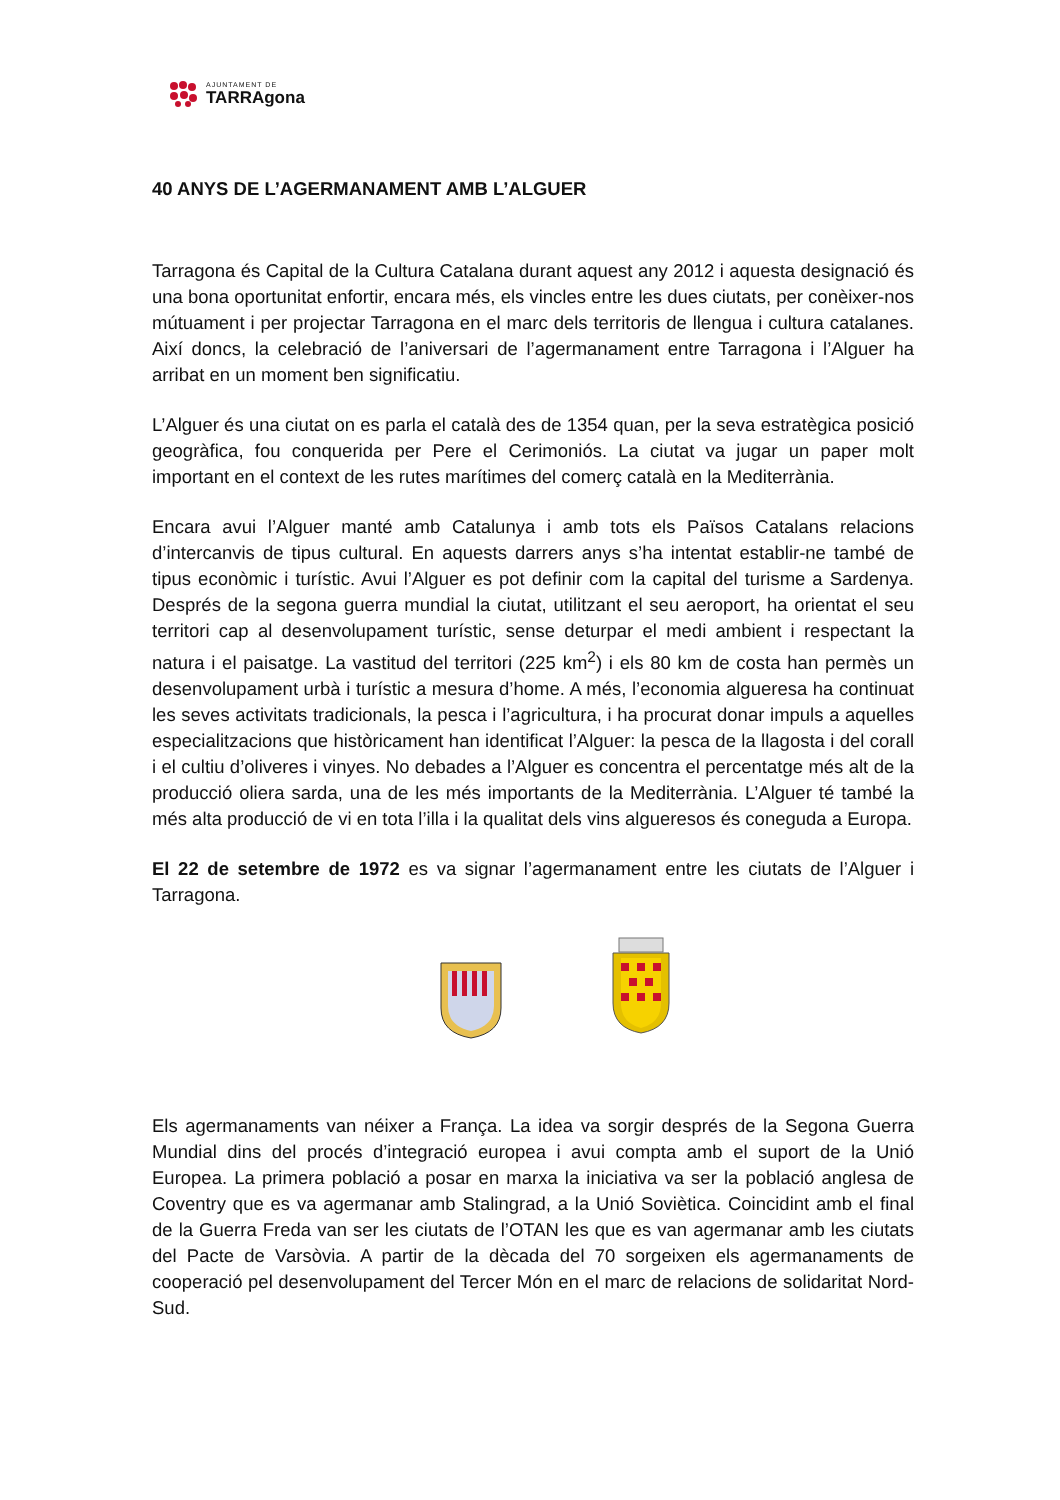AJUNTAMENT DE
TARRAgona
40 ANYS DE L’AGERMANAMENT AMB L’ALGUER
Tarragona és Capital de la Cultura Catalana durant aquest any 2012 i aquesta designació és una bona oportunitat enfortir, encara més, els vincles entre les dues ciutats, per conèixer-nos mútuament i per projectar Tarragona en el marc dels territoris de llengua i cultura catalanes. Així doncs, la celebració de l’aniversari de l’agermanament entre Tarragona i l’Alguer ha arribat en un moment ben significatiu.
L’Alguer és una ciutat on es parla el català des de 1354 quan, per la seva estratègica posició geogràfica, fou conquerida per Pere el Cerimoniós. La ciutat va jugar un paper molt important en el context de les rutes marítimes del comerç català en la Mediterrània.
Encara avui l’Alguer manté amb Catalunya i amb tots els Països Catalans relacions d’intercanvis de tipus cultural. En aquests darrers anys s’ha intentat establir-ne també de tipus econòmic i turístic. Avui l’Alguer es pot definir com la capital del turisme a Sardenya. Després de la segona guerra mundial la ciutat, utilitzant el seu aeroport, ha orientat el seu territori cap al desenvolupament turístic, sense deturpar el medi ambient i respectant la natura i el paisatge. La vastitud del territori (225 km<sup>2</sup>) i els 80 km de costa han permès un desenvolupament urbà i turístic a mesura d’home. A més, l’economia algueresa ha continuat les seves activitats tradicionals, la pesca i l’agricultura, i ha procurat donar impuls a aquelles especialitzacions que històricament han identificat l’Alguer: la pesca de la llagosta i del corall i el cultiu d’oliveres i vinyes. No debades a l’Alguer es concentra el percentatge més alt de la producció oliera sarda, una de les més importants de la Mediterrània. L’Alguer té també la més alta producció de vi en tota l’illa i la qualitat dels vins algueresos és coneguda a Europa.
El 22 de setembre de 1972 es va signar l’agermanament entre les ciutats de l’Alguer i Tarragona.
Els agermanaments van néixer a França. La idea va sorgir després de la Segona Guerra Mundial dins del procés d’integració europea i avui compta amb el suport de la Unió Europea. La primera població a posar en marxa la iniciativa va ser la població anglesa de Coventry que es va agermanar amb Stalingrad, a la Unió Soviètica. Coincidint amb el final de la Guerra Freda van ser les ciutats de l’OTAN les que es van agermanar amb les ciutats del Pacte de Varsòvia. A partir de la dècada del 70 sorgeixen els agermanaments de cooperació pel desenvolupament del Tercer Món en el marc de relacions de solidaritat Nord-Sud.